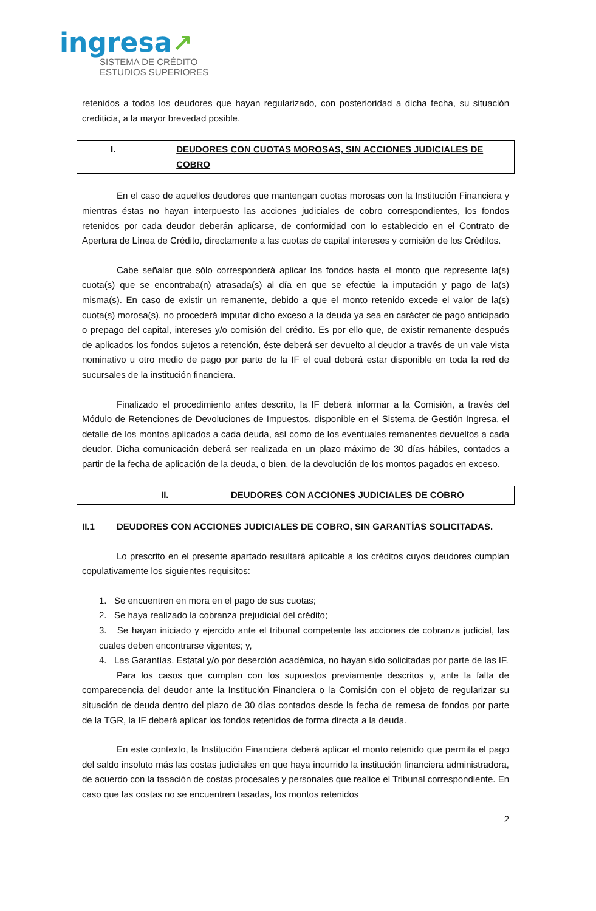ingresa↗
SISTEMA DE CRÉDITO
ESTUDIOS SUPERIORES
retenidos a todos los deudores que hayan regularizado, con posterioridad a dicha fecha, su situación crediticia, a la mayor brevedad posible.
I. DEUDORES CON CUOTAS MOROSAS, SIN ACCIONES JUDICIALES DE COBRO
En el caso de aquellos deudores que mantengan cuotas morosas con la Institución Financiera y mientras éstas no hayan interpuesto las acciones judiciales de cobro correspondientes, los fondos retenidos por cada deudor deberán aplicarse, de conformidad con lo establecido en el Contrato de Apertura de Línea de Crédito, directamente a las cuotas de capital intereses y comisión de los Créditos.
Cabe señalar que sólo corresponderá aplicar los fondos hasta el monto que represente la(s) cuota(s) que se encontraba(n) atrasada(s) al día en que se efectúe la imputación y pago de la(s) misma(s). En caso de existir un remanente, debido a que el monto retenido excede el valor de la(s) cuota(s) morosa(s), no procederá imputar dicho exceso a la deuda ya sea en carácter de pago anticipado o prepago del capital, intereses y/o comisión del crédito. Es por ello que, de existir remanente después de aplicados los fondos sujetos a retención, éste deberá ser devuelto al deudor a través de un vale vista nominativo u otro medio de pago por parte de la IF el cual deberá estar disponible en toda la red de sucursales de la institución financiera.
Finalizado el procedimiento antes descrito, la IF deberá informar a la Comisión, a través del Módulo de Retenciones de Devoluciones de Impuestos, disponible en el Sistema de Gestión Ingresa, el detalle de los montos aplicados a cada deuda, así como de los eventuales remanentes devueltos a cada deudor. Dicha comunicación deberá ser realizada en un plazo máximo de 30 días hábiles, contados a partir de la fecha de aplicación de la deuda, o bien, de la devolución de los montos pagados en exceso.
II. DEUDORES CON ACCIONES JUDICIALES DE COBRO
II.1 DEUDORES CON ACCIONES JUDICIALES DE COBRO, SIN GARANTÍAS SOLICITADAS.
Lo prescrito en el presente apartado resultará aplicable a los créditos cuyos deudores cumplan copulativamente los siguientes requisitos:
1. Se encuentren en mora en el pago de sus cuotas;
2. Se haya realizado la cobranza prejudicial del crédito;
3. Se hayan iniciado y ejercido ante el tribunal competente las acciones de cobranza judicial, las cuales deben encontrarse vigentes; y,
4. Las Garantías, Estatal y/o por deserción académica, no hayan sido solicitadas por parte de las IF.
Para los casos que cumplan con los supuestos previamente descritos y, ante la falta de comparecencia del deudor ante la Institución Financiera o la Comisión con el objeto de regularizar su situación de deuda dentro del plazo de 30 días contados desde la fecha de remesa de fondos por parte de la TGR, la IF deberá aplicar los fondos retenidos de forma directa a la deuda.
En este contexto, la Institución Financiera deberá aplicar el monto retenido que permita el pago del saldo insoluto más las costas judiciales en que haya incurrido la institución financiera administradora, de acuerdo con la tasación de costas procesales y personales que realice el Tribunal correspondiente. En caso que las costas no se encuentren tasadas, los montos retenidos
2